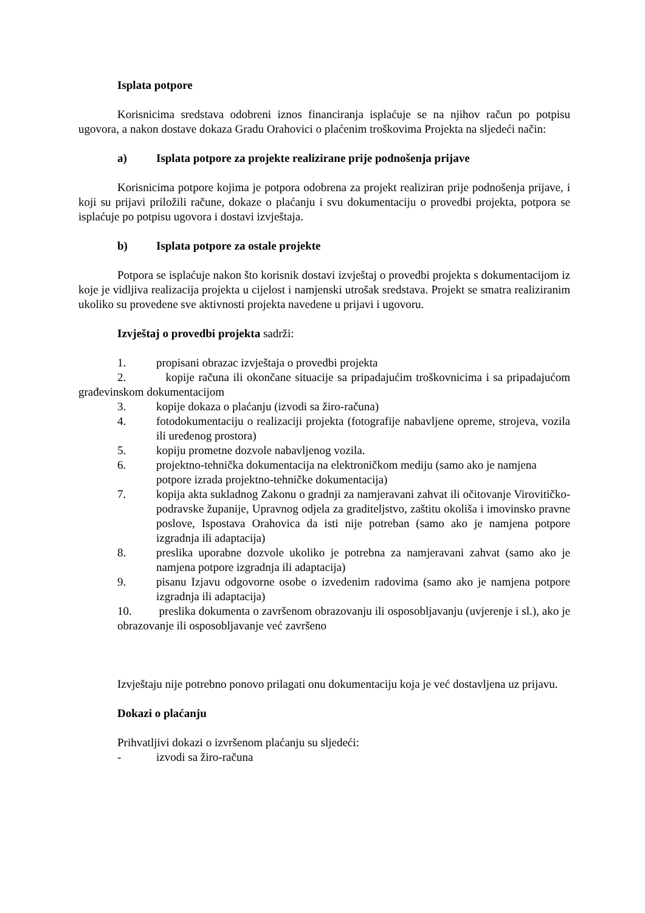Isplata potpore
Korisnicima sredstava odobreni iznos financiranja isplaćuje se na njihov račun po potpisu ugovora, a nakon dostave dokaza Gradu Orahovici o plaćenim troškovima Projekta na sljedeći način:
a) Isplata potpore za projekte realizirane prije podnošenja prijave
Korisnicima potpore kojima je potpora odobrena za projekt realiziran prije podnošenja prijave, i koji su prijavi priložili račune, dokaze o plaćanju i svu dokumentaciju o provedbi projekta, potpora se isplaćuje po potpisu ugovora i dostavi izvještaja.
b) Isplata potpore za ostale projekte
Potpora se isplaćuje nakon što korisnik dostavi izvještaj o provedbi projekta s dokumentacijom iz koje je vidljiva realizacija projekta u cijelost i namjenski utrošak sredstava. Projekt se smatra realiziranim ukoliko su provedene sve aktivnosti projekta navedene u prijavi i ugovoru.
Izvještaj o provedbi projekta sadrži:
1. propisani obrazac izvještaja o provedbi projekta
2. kopije računa ili okončane situacije sa pripadajućim troškovnicima i sa pripadajućom građevinskom dokumentacijom
3. kopije dokaza o plaćanju (izvodi sa žiro-računa)
4. fotodokumentaciju o realizaciji projekta (fotografije nabavljene opreme, strojeva, vozila ili uređenog prostora)
5. kopiju prometne dozvole nabavljenog vozila.
6. projektno-tehnička dokumentacija na elektroničkom mediju (samo ako je namjena potpore izrada projektno-tehničke dokumentacija)
7. kopija akta sukladnog Zakonu o gradnji za namjeravani zahvat ili očitovanje Virovitičko-podravske županije, Upravnog odjela za graditeljstvo, zaštitu okoliša i imovinsko pravne poslove, Ispostava Orahovica da isti nije potreban (samo ako je namjena potpore izgradnja ili adaptacija)
8. preslika uporabne dozvole ukoliko je potrebna za namjeravani zahvat (samo ako je namjena potpore izgradnja ili adaptacija)
9. pisanu Izjavu odgovorne osobe o izvedenim radovima (samo ako je namjena potpore izgradnja ili adaptacija)
10. preslika dokumenta o završenom obrazovanju ili osposobljavanju (uvjerenje i sl.), ako je obrazovanje ili osposobljavanje već završeno
Izvještaju nije potrebno ponovo prilagati onu dokumentaciju koja je već dostavljena uz prijavu.
Dokazi o plaćanju
Prihvatljivi dokazi o izvršenom plaćanju su sljedeći:
- izvodi sa žiro-računa